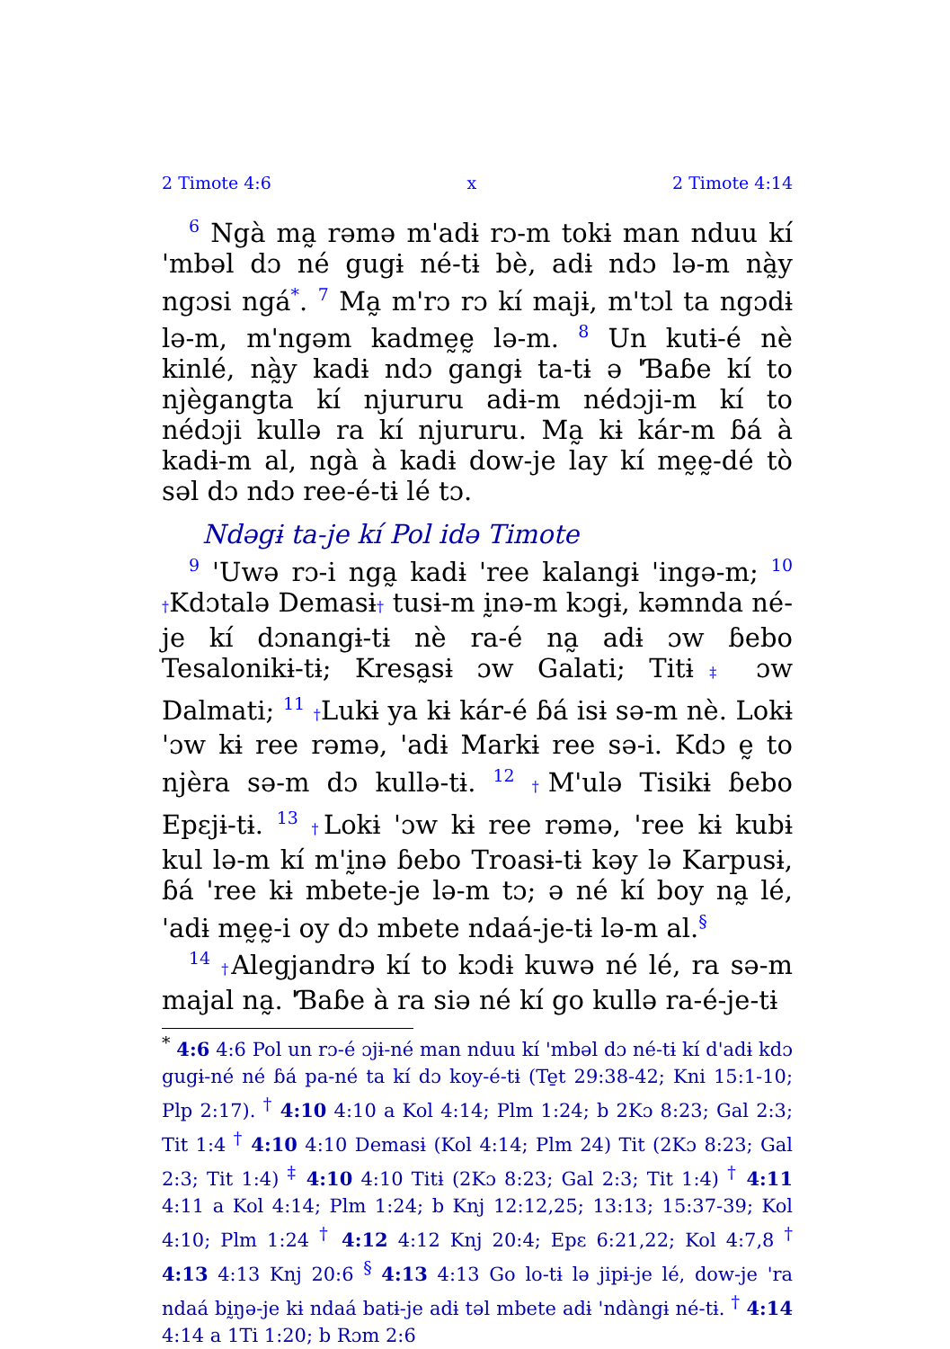2 Timote 4:6 x 2 Timote 4:14
<sup>6</sup> Ngà ma̰ rəmə m'adɨ rɔ-m tokɨ man nduu kí 'mbəl dɔ né gugɨ né-tɨ bè, adɨ ndɔ lə-m nà̰y ngɔsi ngá<sup>*</sup>. <sup>7</sup> Ma̰ m'rɔ rɔ kí majɨ, m'tɔl ta ngɔdɨ lə-m, m'ngəm kadmḛḛ lə-m. <sup>8</sup> Un kutɨ-é nè kinlé, nà̰y kadɨ ndɔ gangɨ ta-tɨ ə 'Ɓaɓe kí to njègangta kí njururu adɨ-m nédɔji-m kí to nédɔji kullə ra kí njururu. Ma̰ kɨ kár-m ɓá à kadɨ-m al, ngà à kadɨ dow-je lay kí mḛḛ-dé tò səl dɔ ndɔ ree-é-tɨ lé tɔ.
Ndəgɨ ta-je kí Pol idə Timote
<sup>9</sup> 'Uwə rɔ-i nga̰ kadɨ 'ree kalangɨ 'ingə-m; <sup>10</sup> †Kdɔtalə Demasɨ† tusɨ-m ḭnə-m kɔgɨ, kəmnda né-je kí dɔnangɨ-tɨ nè ra-é na̰ adɨ ɔw ɓebo Tesalonikɨ-tɨ; Kresa̰sɨ ɔw Galati; Titɨ‡ ɔw Dalmati; <sup>11</sup> †Lukɨ ya kɨ kár-é ɓá isɨ sə-m nè. Lokɨ 'ɔw kɨ ree rəmə, 'adɨ Markɨ ree sə-i. Kdɔ ḛ to njèra sə-m dɔ kullə-tɨ. <sup>12</sup> †M'ulə Tisikɨ ɓebo Epɛjɨ-tɨ. <sup>13</sup> †Lokɨ 'ɔw kɨ ree rəmə, 'ree kɨ kubɨ kul lə-m kí m'ḭnə ɓebo Troasɨ-tɨ kəy lə Karpusɨ, ɓá 'ree kɨ mbete-je lə-m tɔ; ə né kí boy na̰ lé, 'adɨ mḛḛ-i oy dɔ mbete ndaá-je-tɨ lə-m al.<sup>§</sup>
<sup>14</sup> †Alegjandrə kí to kɔdɨ kuwə né lé, ra sə-m majal na̰. 'Ɓaɓe à ra siə né kí go kullə ra-é-je-tɨ
<sup>*</sup> 4:6 4:6 Pol un rɔ-é ɔjɨ-né man nduu kí 'mbəl dɔ né-tɨ kí d'adɨ kdɔ gugɨ-né né ɓá pa-né ta kí dɔ koy-é-tɨ (Te̱t 29:38-42; Kni 15:1-10; Plp 2:17). <sup>†</sup> 4:10 4:10 a Kol 4:14; Plm 1:24; b 2Kɔ 8:23; Gal 2:3; Tit 1:4 <sup>†</sup> 4:10 4:10 Demasɨ (Kol 4:14; Plm 24) Tit (2Kɔ 8:23; Gal 2:3; Tit 1:4) <sup>‡</sup> 4:10 4:10 Titɨ (2Kɔ 8:23; Gal 2:3; Tit 1:4) <sup>†</sup> 4:11 4:11 a Kol 4:14; Plm 1:24; b Knj 12:12,25; 13:13; 15:37-39; Kol 4:10; Plm 1:24 <sup>†</sup> 4:12 4:12 Knj 20:4; Epɛ 6:21,22; Kol 4:7,8 <sup>†</sup> 4:13 4:13 Knj 20:6 <sup>§</sup> 4:13 4:13 Go lo-tɨ lə jipɨ-je lé, dow-je 'ra ndaá bḭŋə-je kɨ ndaá batɨ-je adɨ təl mbete adɨ 'ndàngɨ né-tɨ. <sup>†</sup> 4:14 4:14 a 1Ti 1:20; b Rɔm 2:6